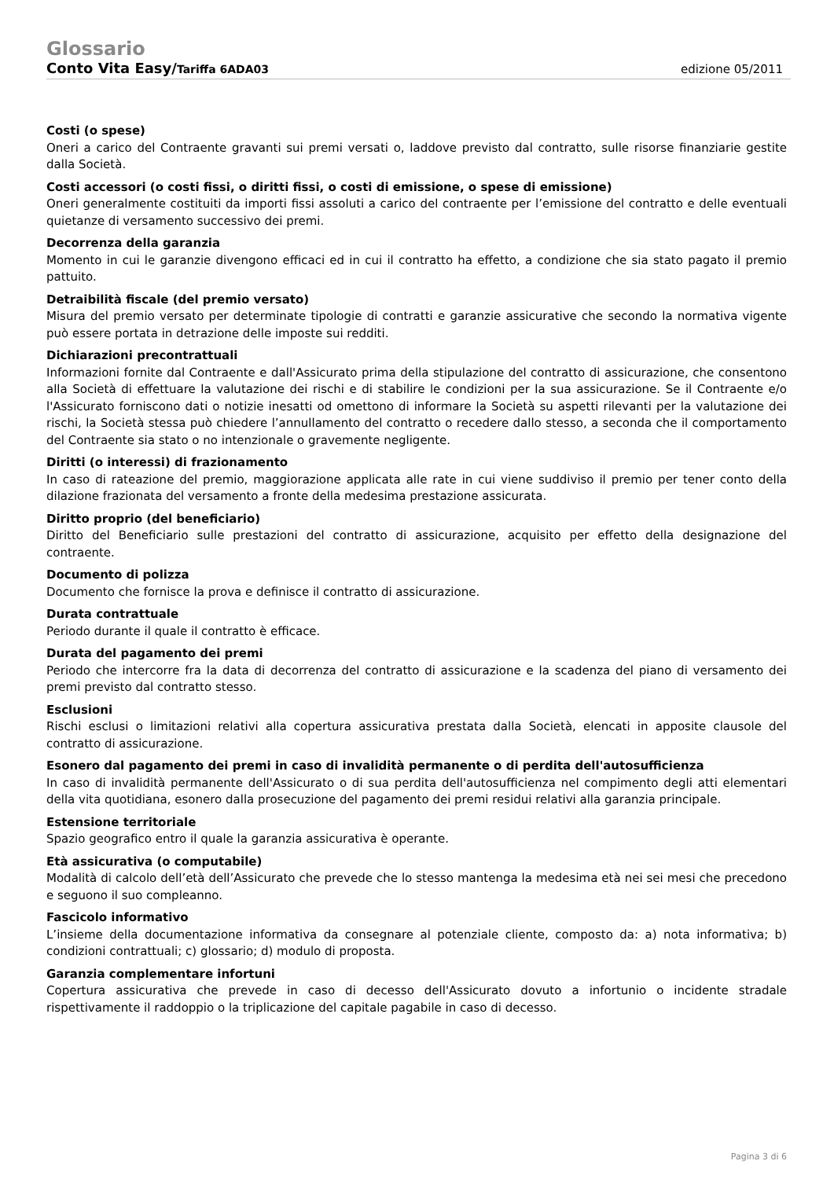Glossario
Conto Vita Easy/Tariffa 6ADA03 edizione 05/2011
Costi (o spese)
Oneri a carico del Contraente gravanti sui premi versati o, laddove previsto dal contratto, sulle risorse finanziarie gestite dalla Società.
Costi accessori (o costi fissi, o diritti fissi, o costi di emissione, o spese di emissione)
Oneri generalmente costituiti da importi fissi assoluti a carico del contraente per l’emissione del contratto e delle eventuali quietanze di versamento successivo dei premi.
Decorrenza della garanzia
Momento in cui le garanzie divengono efficaci ed in cui il contratto ha effetto, a condizione che sia stato pagato il premio pattuito.
Detraibilità fiscale (del premio versato)
Misura del premio versato per determinate tipologie di contratti e garanzie assicurative che secondo la normativa vigente può essere portata in detrazione delle imposte sui redditi.
Dichiarazioni precontrattuali
Informazioni fornite dal Contraente e dall'Assicurato prima della stipulazione del contratto di assicurazione, che consentono alla Società di effettuare la valutazione dei rischi e di stabilire le condizioni per la sua assicurazione. Se il Contraente e/o l'Assicurato forniscono dati o notizie inesatti od omettono di informare la Società su aspetti rilevanti per la valutazione dei rischi, la Società stessa può chiedere l’annullamento del contratto o recedere dallo stesso, a seconda che il comportamento del Contraente sia stato o no intenzionale o gravemente negligente.
Diritti (o interessi) di frazionamento
In caso di rateazione del premio, maggiorazione applicata alle rate in cui viene suddiviso il premio per tener conto della dilazione frazionata del versamento a fronte della medesima prestazione assicurata.
Diritto proprio (del beneficiario)
Diritto del Beneficiario sulle prestazioni del contratto di assicurazione, acquisito per effetto della designazione del contraente.
Documento di polizza
Documento che fornisce la prova e definisce il contratto di assicurazione.
Durata contrattuale
Periodo durante il quale il contratto è efficace.
Durata del pagamento dei premi
Periodo che intercorre fra la data di decorrenza del contratto di assicurazione e la scadenza del piano di versamento dei premi previsto dal contratto stesso.
Esclusioni
Rischi esclusi o limitazioni relativi alla copertura assicurativa prestata dalla Società, elencati in apposite clausole del contratto di assicurazione.
Esonero dal pagamento dei premi in caso di invalidità permanente o di perdita dell'autosufficienza
In caso di invalidità permanente dell'Assicurato o di sua perdita dell'autosufficienza nel compimento degli atti elementari della vita quotidiana, esonero dalla prosecuzione del pagamento dei premi residui relativi alla garanzia principale.
Estensione territoriale
Spazio geografico entro il quale la garanzia assicurativa è operante.
Età assicurativa (o computabile)
Modalità di calcolo dell’età dell’Assicurato che prevede che lo stesso mantenga la medesima età nei sei mesi che precedono e seguono il suo compleanno.
Fascicolo informativo
L’insieme della documentazione informativa da consegnare al potenziale cliente, composto da: a) nota informativa; b) condizioni contrattuali; c) glossario; d) modulo di proposta.
Garanzia complementare infortuni
Copertura assicurativa che prevede in caso di decesso dell'Assicurato dovuto a infortunio o incidente stradale rispettivamente il raddoppio o la triplicazione del capitale pagabile in caso di decesso.
Pagina 3 di 6